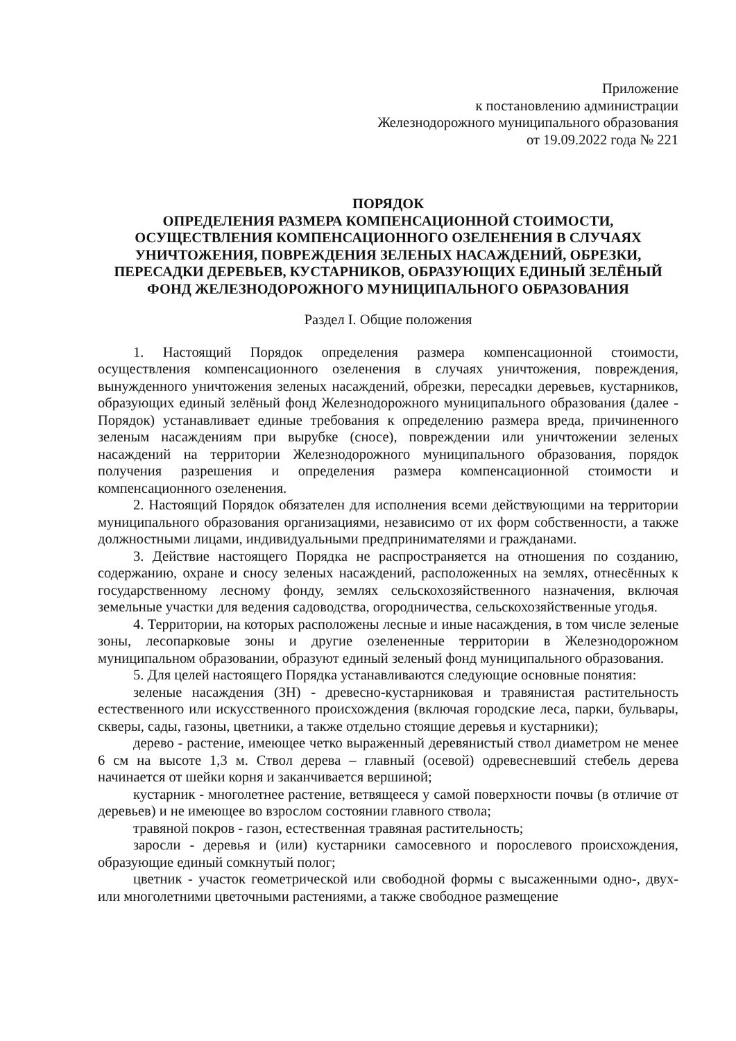Приложение
к постановлению администрации
Железнодорожного муниципального образования
от 19.09.2022 года № 221
ПОРЯДОК
ОПРЕДЕЛЕНИЯ РАЗМЕРА КОМПЕНСАЦИОННОЙ СТОИМОСТИ,
ОСУЩЕСТВЛЕНИЯ КОМПЕНСАЦИОННОГО ОЗЕЛЕНЕНИЯ В СЛУЧАЯХ
УНИЧТОЖЕНИЯ, ПОВРЕЖДЕНИЯ ЗЕЛЕНЫХ НАСАЖДЕНИЙ, ОБРЕЗКИ,
ПЕРЕСАДКИ ДЕРЕВЬЕВ, КУСТАРНИКОВ, ОБРАЗУЮЩИХ ЕДИНЫЙ ЗЕЛЁНЫЙ
ФОНД ЖЕЛЕЗНОДОРОЖНОГО МУНИЦИПАЛЬНОГО ОБРАЗОВАНИЯ
Раздел I. Общие положения
1. Настоящий Порядок определения размера компенсационной стоимости, осуществления компенсационного озеленения в случаях уничтожения, повреждения, вынужденного уничтожения зеленых насаждений, обрезки, пересадки деревьев, кустарников, образующих единый зелёный фонд Железнодорожного муниципального образования (далее - Порядок) устанавливает единые требования к определению размера вреда, причиненного зеленым насаждениям при вырубке (сносе), повреждении или уничтожении зеленых насаждений на территории Железнодорожного муниципального образования, порядок получения разрешения и определения размера компенсационной стоимости и компенсационного озеленения.
2. Настоящий Порядок обязателен для исполнения всеми действующими на территории муниципального образования организациями, независимо от их форм собственности, а также должностными лицами, индивидуальными предпринимателями и гражданами.
3. Действие настоящего Порядка не распространяется на отношения по созданию, содержанию, охране и сносу зеленых насаждений, расположенных на землях, отнесённых к государственному лесному фонду, землях сельскохозяйственного назначения, включая земельные участки для ведения садоводства, огородничества, сельскохозяйственные угодья.
4. Территории, на которых расположены лесные и иные насаждения, в том числе зеленые зоны, лесопарковые зоны и другие озелененные территории в Железнодорожном муниципальном образовании, образуют единый зеленый фонд муниципального образования.
5. Для целей настоящего Порядка устанавливаются следующие основные понятия:
зеленые насаждения (ЗН) - древесно-кустарниковая и травянистая растительность естественного или искусственного происхождения (включая городские леса, парки, бульвары, скверы, сады, газоны, цветники, а также отдельно стоящие деревья и кустарники);
дерево - растение, имеющее четко выраженный деревянистый ствол диаметром не менее 6 см на высоте 1,3 м. Ствол дерева – главный (осевой) одревесневший стебель дерева начинается от шейки корня и заканчивается вершиной;
кустарник - многолетнее растение, ветвящееся у самой поверхности почвы (в отличие от деревьев) и не имеющее во взрослом состоянии главного ствола;
травяной покров - газон, естественная травяная растительность;
заросли - деревья и (или) кустарники самосевного и порослевого происхождения, образующие единый сомкнутый полог;
цветник - участок геометрической или свободной формы с высаженными одно-, двух- или многолетними цветочными растениями, а также свободное размещение